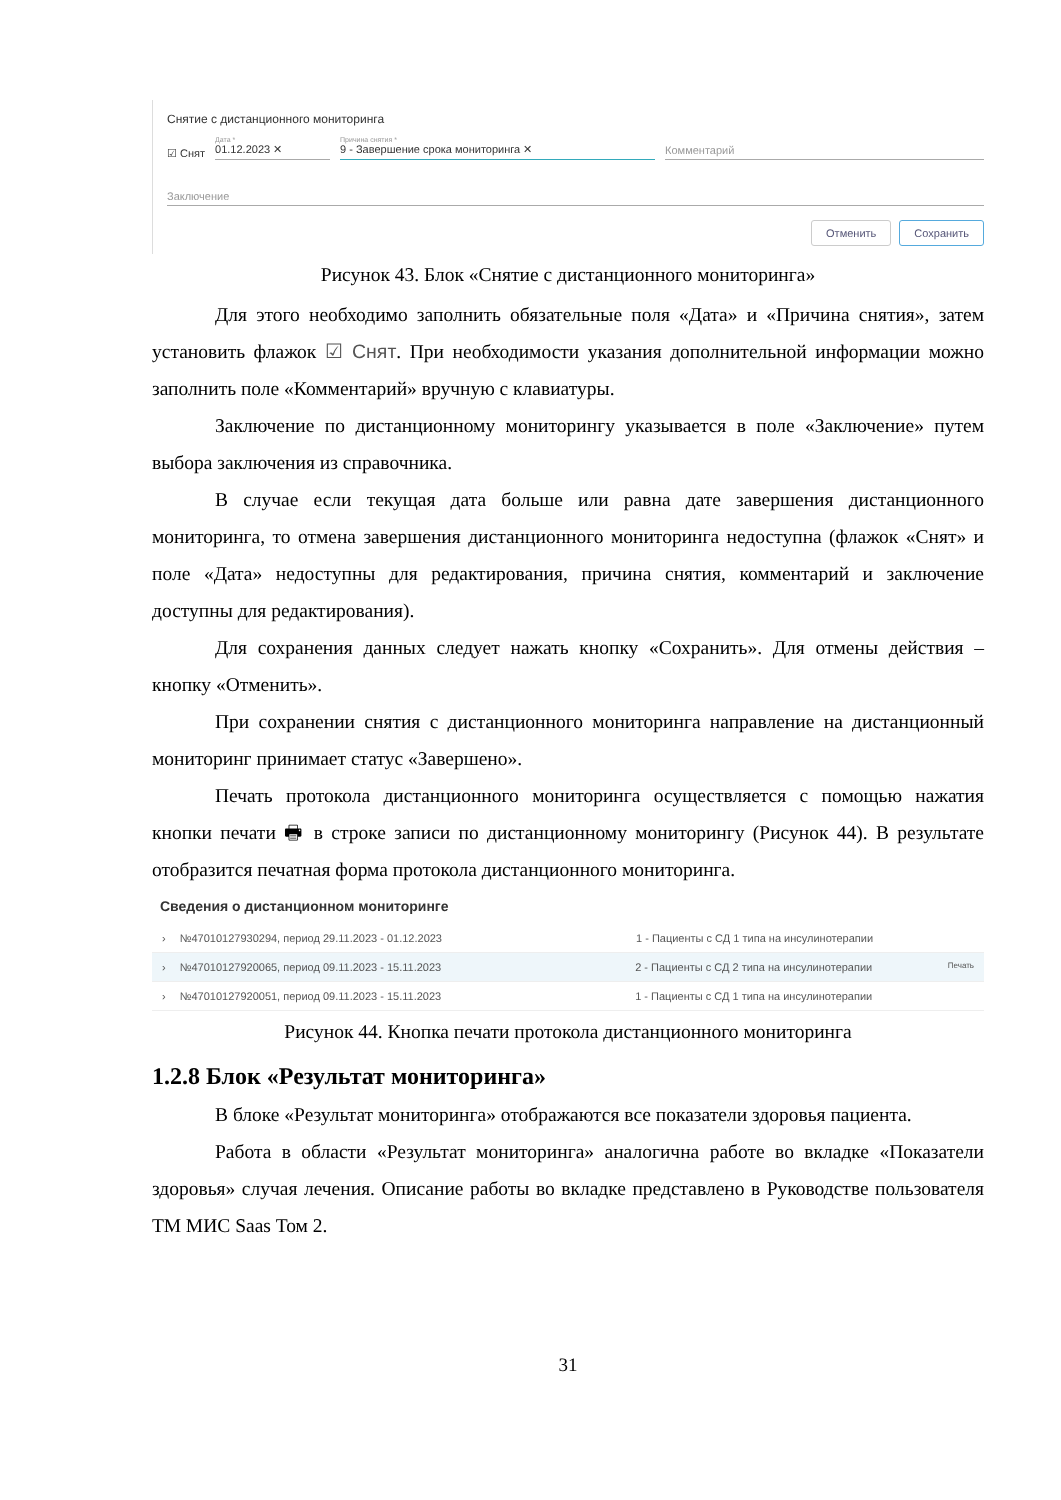Снятие с дистанционного мониторинга
☑ Снят
Дата *
01.12.2023 ✕
Причина снятия *
9 - Завершение срока мониторинга ✕
Комментарий
Заключение
Отменить Сохранить
Рисунок 43. Блок «Снятие с дистанционного мониторинга»
Для этого необходимо заполнить обязательные поля «Дата» и «Причина снятия», затем установить флажок ☑ Снят. При необходимости указания дополнительной информации можно заполнить поле «Комментарий» вручную с клавиатуры.
Заключение по дистанционному мониторингу указывается в поле «Заключение» путем выбора заключения из справочника.
В случае если текущая дата больше или равна дате завершения дистанционного мониторинга, то отмена завершения дистанционного мониторинга недоступна (флажок «Снят» и поле «Дата» недоступны для редактирования, причина снятия, комментарий и заключение доступны для редактирования).
Для сохранения данных следует нажать кнопку «Сохранить». Для отмены действия – кнопку «Отменить».
При сохранении снятия с дистанционного мониторинга направление на дистанционный мониторинг принимает статус «Завершено».
Печать протокола дистанционного мониторинга осуществляется с помощью нажатия кнопки печати 🖶 в строке записи по дистанционному мониторингу (Рисунок 44). В результате отобразится печатная форма протокола дистанционного мониторинга.
Сведения о дистанционном мониторинге
› №47010127930294, период 29.11.2023 - 01.12.2023 1 - Пациенты с СД 1 типа на инсулинотерапии
› №47010127920065, период 09.11.2023 - 15.11.2023 2 - Пациенты с СД 2 типа на инсулинотерапии Печать
› №47010127920051, период 09.11.2023 - 15.11.2023 1 - Пациенты с СД 1 типа на инсулинотерапии
Рисунок 44. Кнопка печати протокола дистанционного мониторинга
1.2.8 Блок «Результат мониторинга»
В блоке «Результат мониторинга» отображаются все показатели здоровья пациента.
Работа в области «Результат мониторинга» аналогична работе во вкладке «Показатели здоровья» случая лечения. Описание работы во вкладке представлено в Руководстве пользователя ТМ МИС Saas Том 2.
31